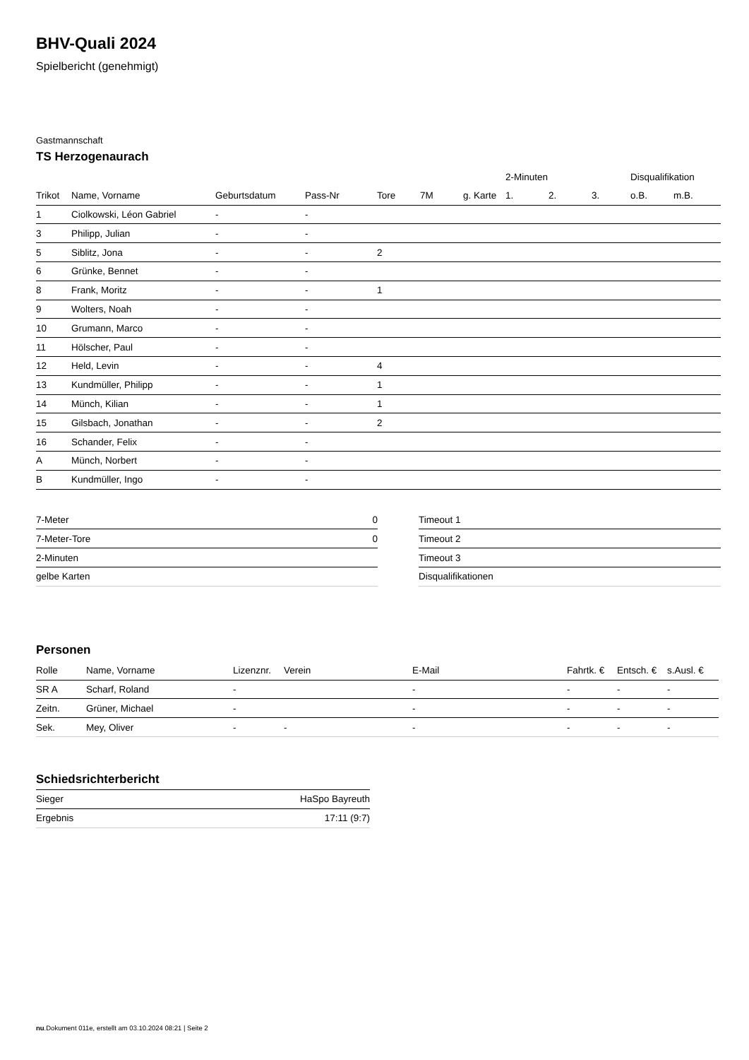BHV-Quali 2024
Spielbericht (genehmigt)
Gastmannschaft
TS Herzogenaurach
| | | | | | | | 2-Minuten | | | Disqualifikation | |
| --- | --- | --- | --- | --- | --- | --- | --- | --- | --- | --- | --- |
| Trikot | Name, Vorname | Geburtsdatum | Pass-Nr | Tore | 7M | g. Karte | 1. | 2. | 3. | o.B. | m.B. |
| 1 | Ciolkowski, Léon Gabriel | - | - | | | | | | | | |
| 3 | Philipp, Julian | - | - | | | | | | | | |
| 5 | Siblitz, Jona | - | - | 2 | | | | | | | |
| 6 | Grünke, Bennet | - | - | | | | | | | | |
| 8 | Frank, Moritz | - | - | 1 | | | | | | | |
| 9 | Wolters, Noah | - | - | | | | | | | | |
| 10 | Grumann, Marco | - | - | | | | | | | | |
| 11 | Hölscher, Paul | - | - | | | | | | | | |
| 12 | Held, Levin | - | - | 4 | | | | | | | |
| 13 | Kundmüller, Philipp | - | - | 1 | | | | | | | |
| 14 | Münch, Kilian | - | - | 1 | | | | | | | |
| 15 | Gilsbach, Jonathan | - | - | 2 | | | | | | | |
| 16 | Schander, Felix | - | - | | | | | | | | |
| A | Münch, Norbert | - | - | | | | | | | | |
| B | Kundmüller, Ingo | - | - | | | | | | | | |
| 7-Meter | 0 |
| 7-Meter-Tore | 0 |
| 2-Minuten | |
| gelbe Karten | |
| Timeout 1 |
| Timeout 2 |
| Timeout 3 |
| Disqualifikationen |
Personen
| Rolle | Name, Vorname | Lizenznr. | Verein | E-Mail | Fahrtk. € | Entsch. € | s.Ausl. € |
| --- | --- | --- | --- | --- | --- | --- | --- |
| SR A | Scharf, Roland | - | | - | - | - | - |
| Zeitn. | Grüner, Michael | - | | - | - | - | - |
| Sek. | Mey, Oliver | - | - | - | - | - | - |
Schiedsrichterbericht
| Sieger | HaSpo Bayreuth |
| Ergebnis | 17:11 (9:7) |
nu.Dokument 011e, erstellt am 03.10.2024 08:21 | Seite 2